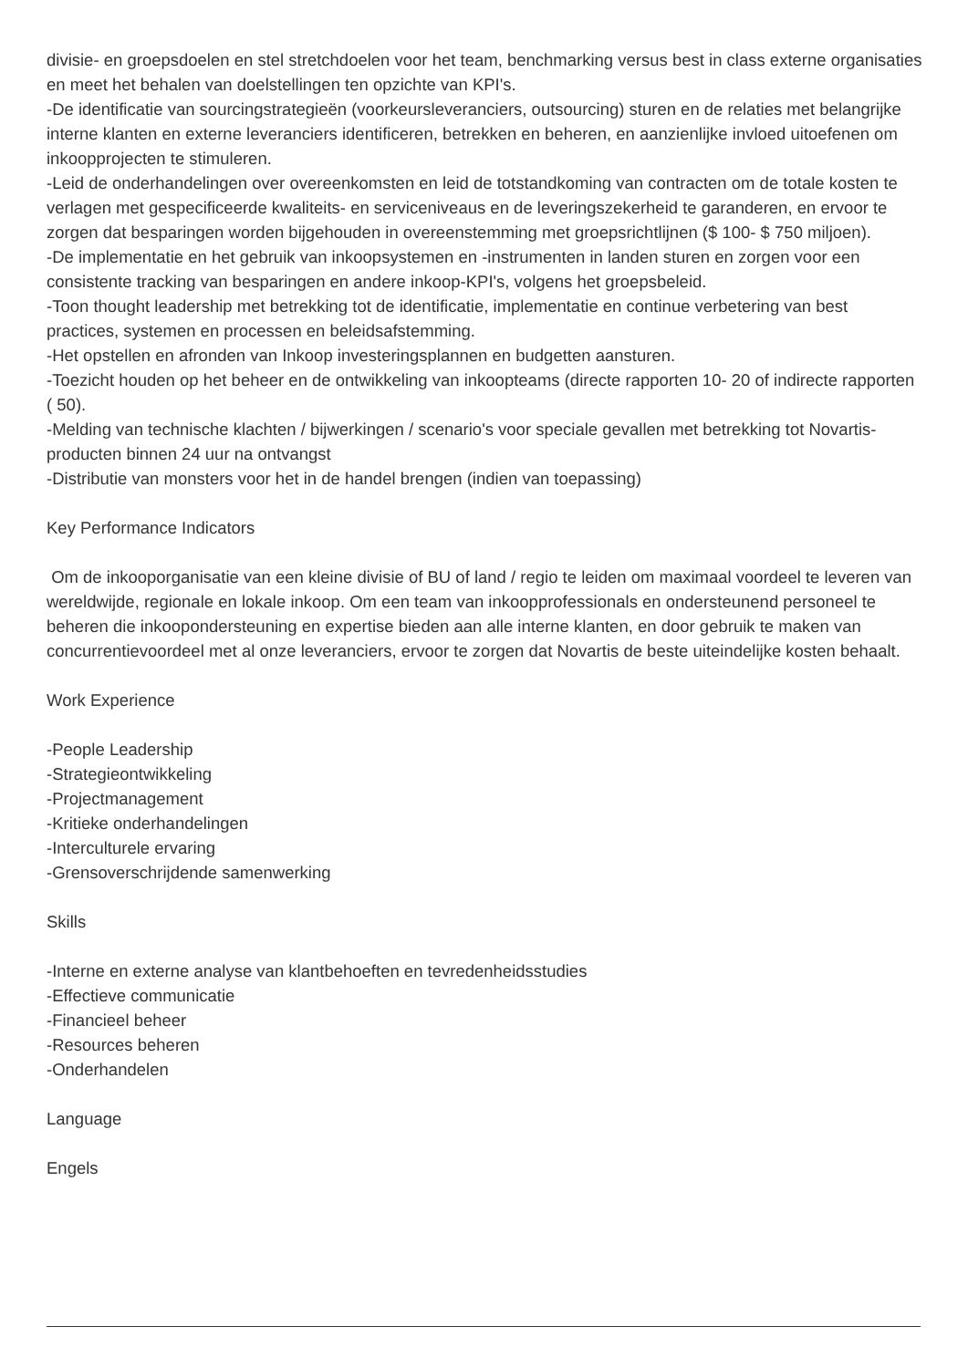divisie- en groepsdoelen en stel stretchdoelen voor het team, benchmarking versus best in class externe organisaties en meet het behalen van doelstellingen ten opzichte van KPI's.
-De identificatie van sourcingstrategieën (voorkeursleveranciers, outsourcing) sturen en de relaties met belangrijke interne klanten en externe leveranciers identificeren, betrekken en beheren, en aanzienlijke invloed uitoefenen om inkoopprojecten te stimuleren.
-Leid de onderhandelingen over overeenkomsten en leid de totstandkoming van contracten om de totale kosten te verlagen met gespecificeerde kwaliteits- en serviceniveaus en de leveringszekerheid te garanderen, en ervoor te zorgen dat besparingen worden bijgehouden in overeenstemming met groepsrichtlijnen ($ 100- $ 750 miljoen).
-De implementatie en het gebruik van inkoopsystemen en -instrumenten in landen sturen en zorgen voor een consistente tracking van besparingen en andere inkoop-KPI's, volgens het groepsbeleid.
-Toon thought leadership met betrekking tot de identificatie, implementatie en continue verbetering van best practices, systemen en processen en beleidsafstemming.
-Het opstellen en afronden van Inkoop investeringsplannen en budgetten aansturen.
-Toezicht houden op het beheer en de ontwikkeling van inkoopteams (directe rapporten 10- 20 of indirecte rapporten ( 50).
-Melding van technische klachten / bijwerkingen / scenario's voor speciale gevallen met betrekking tot Novartis-producten binnen 24 uur na ontvangst
-Distributie van monsters voor het in de handel brengen (indien van toepassing)
Key Performance Indicators
Om de inkooporganisatie van een kleine divisie of BU of land / regio te leiden om maximaal voordeel te leveren van wereldwijde, regionale en lokale inkoop. Om een team van inkoopprofessionals en ondersteunend personeel te beheren die inkoopondersteuning en expertise bieden aan alle interne klanten, en door gebruik te maken van concurrentievoordeel met al onze leveranciers, ervoor te zorgen dat Novartis de beste uiteindelijke kosten behaalt.
Work Experience
-People Leadership
-Strategieontwikkeling
-Projectmanagement
-Kritieke onderhandelingen
-Interculturele ervaring
-Grensoverschrijdende samenwerking
Skills
-Interne en externe analyse van klantbehoeften en tevredenheidsstudies
-Effectieve communicatie
-Financieel beheer
-Resources beheren
-Onderhandelen
Language
Engels